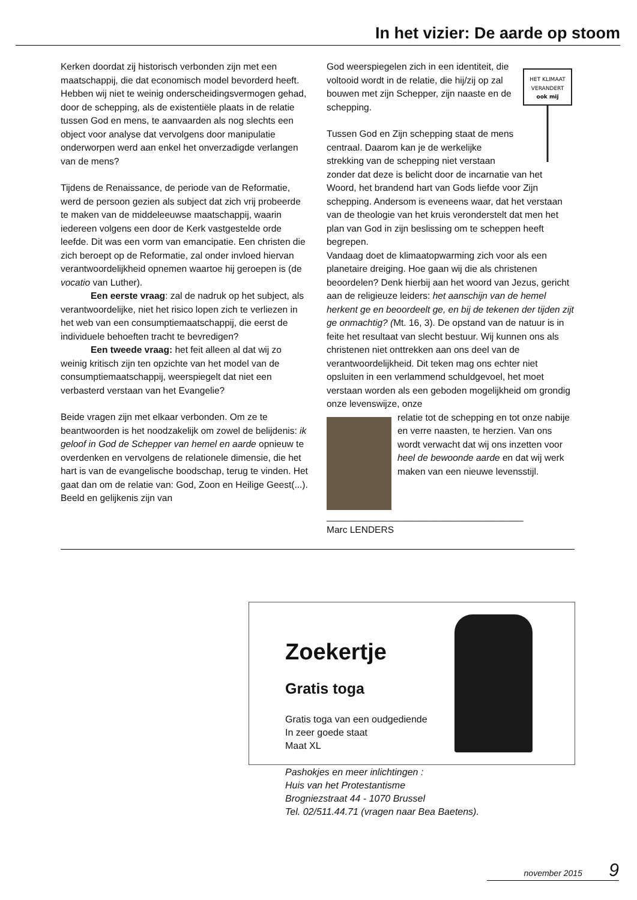In het vizier: De aarde op stoom
Kerken doordat zij historisch verbonden zijn met een maatschappij, die dat economisch model bevorderd heeft. Hebben wij niet te weinig onderscheidingsvermogen gehad, door de schepping, als de existentiële plaats in de relatie tussen God en mens, te aanvaarden als nog slechts een object voor analyse dat vervolgens door manipulatie onderworpen werd aan enkel het onverzadigde verlangen van de mens?
Tijdens de Renaissance, de periode van de Reformatie, werd de persoon gezien als subject dat zich vrij probeerde te maken van de middeleeuwse maatschappij, waarin iedereen volgens een door de Kerk vastgestelde orde leefde. Dit was een vorm van emancipatie. Een christen die zich beroept op de Reformatie, zal onder invloed hiervan verantwoordelijkheid opnemen waartoe hij geroepen is (de vocatio van Luther).
Een eerste vraag: zal de nadruk op het subject, als verantwoordelijke, niet het risico lopen zich te verliezen in het web van een consumptiemaatschappij, die eerst de individuele behoeften tracht te bevredigen?
Een tweede vraag: het feit alleen al dat wij zo weinig kritisch zijn ten opzichte van het model van de consumptiemaatschappij, weerspiegelt dat niet een verbasterd verstaan van het Evangelie?
Beide vragen zijn met elkaar verbonden. Om ze te beantwoorden is het noodzakelijk om zowel de belijdenis: ik geloof in God de Schepper van hemel en aarde opnieuw te overdenken en vervolgens de relationele dimensie, die het hart is van de evangelische boodschap, terug te vinden. Het gaat dan om de relatie van: God, Zoon en Heilige Geest(...). Beeld en gelijkenis zijn van
HET KLIMAAT
VERANDERT
ook mij
God weerspiegelen zich in een identiteit, die voltooid wordt in de relatie, die hij/zij op zal bouwen met zijn Schepper, zijn naaste en de schepping.
Tussen God en Zijn schepping staat de mens centraal. Daarom kan je de werkelijke strekking van de schepping niet verstaan zonder dat deze is belicht door de incarnatie van het Woord, het brandend hart van Gods liefde voor Zijn schepping. Andersom is eveneens waar, dat het verstaan van de theologie van het kruis veronderstelt dat men het plan van God in zijn beslissing om te scheppen heeft begrepen.
Vandaag doet de klimaatopwarming zich voor als een planetaire dreiging. Hoe gaan wij die als christenen beoordelen? Denk hierbij aan het woord van Jezus, gericht aan de religieuze leiders: het aanschijn van de hemel herkent ge en beoordeelt ge, en bij de tekenen der tijden zijt ge onmachtig? (Mt. 16, 3). De opstand van de natuur is in feite het resultaat van slecht bestuur. Wij kunnen ons als christenen niet onttrekken aan ons deel van de verantwoordelijkheid. Dit teken mag ons echter niet opsluiten in een verlammend schuldgevoel, het moet verstaan worden als een geboden mogelijkheid om grondig onze levenswijze, onze
relatie tot de schepping en tot onze nabije en verre naasten, te herzien. Van ons wordt verwacht dat wij ons inzetten voor heel de bewoonde aarde en dat wij werk maken van een nieuwe levensstijl.
______________________________________
Marc LENDERS
Zoekertje
Gratis toga
Gratis toga van een oudgediende
In zeer goede staat
Maat XL
Pashokjes en meer inlichtingen :
Huis van het Protestantisme
Brogniezstraat 44 - 1070 Brussel
Tel. 02/511.44.71 (vragen naar Bea Baetens).
november 2015 9